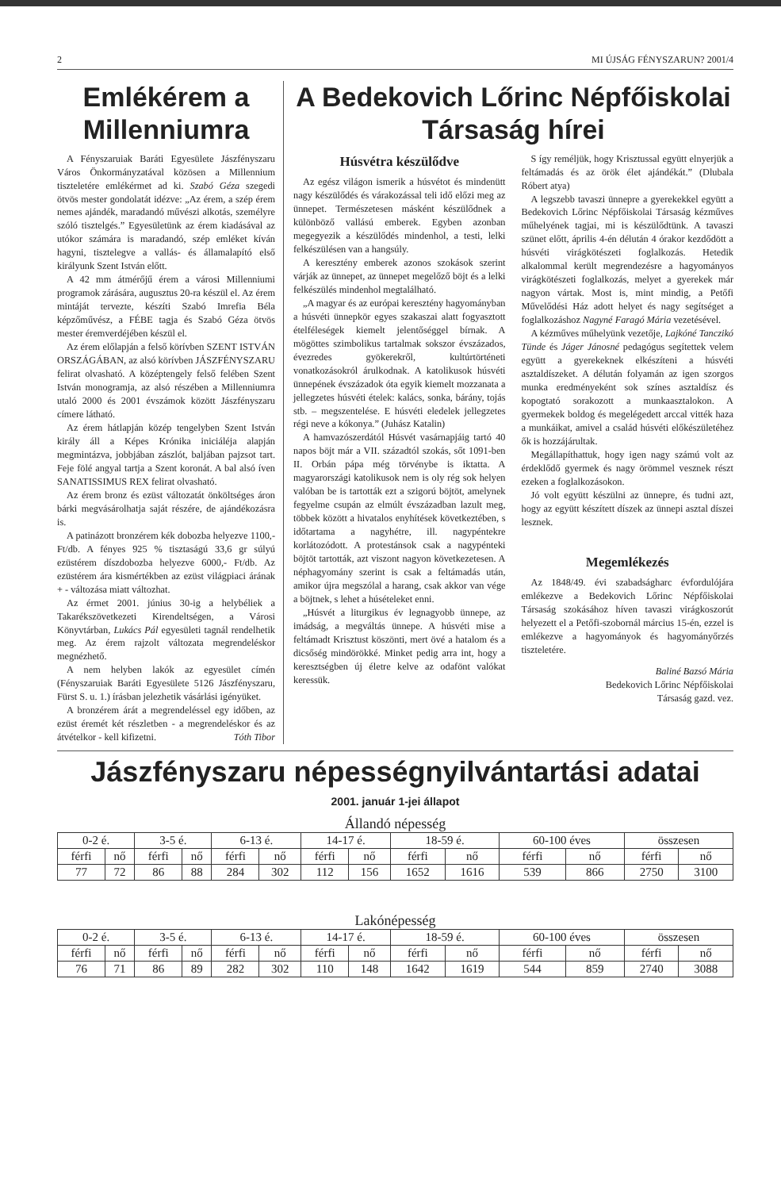2 MI ÚJSÁG FÉNYSZARUN? 2001/4
Emlékérem a Millenniumra
A Fényszaruiak Baráti Egyesülete Jászfényszaru Város Önkormányzatával közösen a Millennium tiszteletére emlékérmet ad ki. Szabó Géza szegedi ötvös mester gondolatát idézve: „Az érem, a szép érem nemes ajándék, maradandó művészi alkotás, személyre szóló tisztelgés.” Egyesületünk az érem kiadásával az utókor számára is maradandó, szép emléket kíván hagyni, tisztelegve a vallás- és államalapító első királyunk Szent István előtt.
A 42 mm átmérőjű érem a városi Millenniumi programok zárására, augusztus 20-ra készül el. Az érem mintáját tervezte, készíti Szabó Imrefia Béla képzőművész, a FÉBE tagja és Szabó Géza ötvös mester éremverdéjében készül el.
Az érem előlapján a felső körívben SZENT ISTVÁN ORSZÁGÁBAN, az alsó körívben JÁSZFÉNYSZARU felirat olvasható. A középtengely felső felében Szent István monogramja, az alsó részében a Millenniumra utaló 2000 és 2001 évszámok között Jászfényszaru címere látható.
Az érem hátlapján közép tengelyben Szent István király áll a Képes Krónika iniciáléja alapján megmintázva, jobbjában zászlót, baljában pajzsot tart. Feje fölé angyal tartja a Szent koronát. A bal alsó íven SANATISSIMUS REX felirat olvasható.
Az érem bronz és ezüst változatát önköltséges áron bárki megvásárolhatja saját részére, de ajándékozásra is.
A patinázott bronzérem kék dobozba helyezve 1100,- Ft/db. A fényes 925 % tisztaságú 33,6 gr súlyú ezüstérem díszdobozba helyezve 6000,- Ft/db. Az ezüstérem ára kismértékben az ezüst világpiaci árának + - változása miatt változhat.
Az érmet 2001. június 30-ig a helybéliek a Takarékszövetkezeti Kirendeltségen, a Városi Könyvtárban, Lukács Pál egyesületi tagnál rendelhetik meg. Az érem rajzolt változata megrendeléskor megnézhető.
A nem helyben lakók az egyesület címén (Fényszaruiak Baráti Egyesülete 5126 Jászfényszaru, Fürst S. u. 1.) írásban jelezhetik vásárlási igényüket.
A bronzérem árát a megrendeléssel egy időben, az ezüst éremét két részletben - a megrendeléskor és az átvételkor - kell kifizetni. Tóth Tibor
A Bedekovich Lőrinc Népfőiskolai Társaság hírei
Húsvétra készülődve
Az egész világon ismerik a húsvétot és mindenütt nagy készülődés és várakozással teli idő előzi meg az ünnepet. Természetesen másként készülődnek a különböző vallású emberek. Egyben azonban megegyezik a készülődés mindenhol, a testi, lelki felkészülésen van a hangsúly.
A keresztény emberek azonos szokások szerint várják az ünnepet, az ünnepet megelőző böjt és a lelki felkészülés mindenhol megtalálható.
„A magyar és az európai keresztény hagyományban a húsvéti ünnepkör egyes szakaszai alatt fogyasztott ételféleségek kiemelt jelentőséggel bírnak. A mögöttes szimbolikus tartalmak sokszor évszázados, évezredes gyökerekről, kultúrtörténeti vonatkozásokról árulkodnak. A katolikusok húsvéti ünnepének évszázadok óta egyik kiemelt mozzanata a jellegzetes húsvéti ételek: kalács, sonka, bárány, tojás stb. – megszentelése. E húsvéti eledelek jellegzetes régi neve a kókonya.” (Juhász Katalin)
A hamvazószerdától Húsvét vasárnapjáig tartó 40 napos böjt már a VII. századtól szokás, sőt 1091-ben II. Orbán pápa még törvénybe is iktatta. A magyarországi katolikusok nem is oly rég sok helyen valóban be is tartották ezt a szigorú böjtöt, amelynek fegyelme csupán az elmúlt évszázadban lazult meg, többek között a hivatalos enyhítések következtében, s időtartama a nagyhétre, ill. nagypéntekre korlátozódott. A protestánsok csak a nagypénteki böjtöt tartották, azt viszont nagyon következetesen. A néphagyomány szerint is csak a feltámadás után, amikor újra megszólal a harang, csak akkor van vége a böjtnek, s lehet a húsételeket enni.
„Húsvét a liturgikus év legnagyobb ünnepe, az imádság, a megváltás ünnepe. A húsvéti mise a feltámadt Krisztust köszönti, mert övé a hatalom és a dicsőség mindörökké. Minket pedig arra int, hogy a keresztségben új életre kelve az odafönt valókat keressük.
S így reméljük, hogy Krisztussal együtt elnyerjük a feltámadás és az örök élet ajándékát.” (Dlubala Róbert atya)
A legszebb tavaszi ünnepre a gyerekekkel együtt a Bedekovich Lőrinc Népfőiskolai Társaság kézműves műhelyének tagjai, mi is készülődtünk. A tavaszi szünet előtt, április 4-én délután 4 órakor kezdődött a húsvéti virágkötészeti foglalkozás. Hetedik alkalommal került megrendezésre a hagyományos virágkötészeti foglalkozás, melyet a gyerekek már nagyon vártak. Most is, mint mindig, a Petőfi Művelődési Ház adott helyet és nagy segítséget a foglalkozáshoz Nagyné Faragó Mária vezetésével.
A kézműves műhelyünk vezetője, Lajkóné Tanczikó Tünde és Jáger Jánosné pedagógus segítettek velem együtt a gyerekeknek elkészíteni a húsvéti asztaldíszeket. A délután folyamán az igen szorgos munka eredményeként sok színes asztaldísz és kopogtató sorakozott a munkaasztalokon. A gyermekek boldog és megelégedett arccal vitték haza a munkáikat, amivel a család húsvéti előkészületéhez ők is hozzájárultak.
Megállapíthattuk, hogy igen nagy számú volt az érdeklődő gyermek és nagy örömmel vesznek részt ezeken a foglalkozásokon.
Jó volt együtt készülni az ünnepre, és tudni azt, hogy az együtt készített díszek az ünnepi asztal díszei lesznek.
Megemlékezés
Az 1848/49. évi szabadságharc évfordulójára emlékezve a Bedekovich Lőrinc Népfőiskolai Társaság szokásához híven tavaszi virágkoszorút helyezett el a Petőfi-szobornál március 15-én, ezzel is emlékezve a hagyományok és hagyományőrzés tiszteletére.
Baliné Bazsó Mária
Bedekovich Lőrinc Népfőiskolai
Társaság gazd. vez.
Jászfényszaru népességnyilvántartási adatai
2001. január 1-jei állapot
Állandó népesség
| 0-2 é. | | 3-5 é. | | 6-13 é. | | 14-17 é. | | 18-59 é. | | 60-100 éves | | összesen | |
| férfi | nő | férfi | nő | férfi | nő | férfi | nő | férfi | nő | férfi | nő | férfi | nő |
| 77 | 72 | 86 | 88 | 284 | 302 | 112 | 156 | 1652 | 1616 | 539 | 866 | 2750 | 3100 |
Lakónépesség
| 0-2 é. | | 3-5 é. | | 6-13 é. | | 14-17 é. | | 18-59 é. | | 60-100 éves | | összesen | |
| férfi | nő | férfi | nő | férfi | nő | férfi | nő | férfi | nő | férfi | nő | férfi | nő |
| 76 | 71 | 86 | 89 | 282 | 302 | 110 | 148 | 1642 | 1619 | 544 | 859 | 2740 | 3088 |